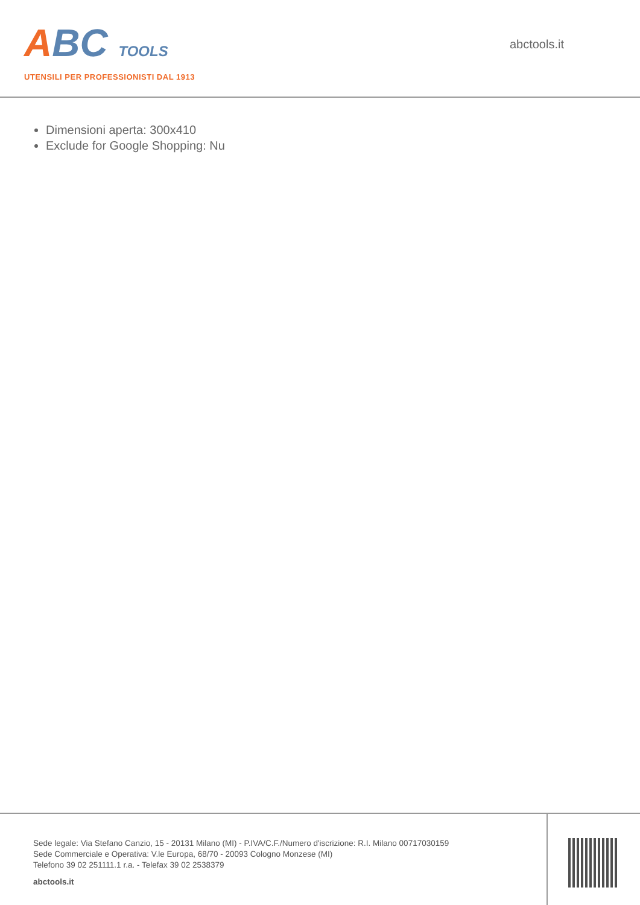ABC TOOLS
UTENSILI PER PROFESSIONISTI DAL 1913
abctools.it
Dimensioni aperta: 300x410
Exclude for Google Shopping: Nu
Sede legale: Via Stefano Canzio, 15 - 20131 Milano (MI) - P.IVA/C.F./Numero d'iscrizione: R.I. Milano 00717030159
Sede Commerciale e Operativa: V.le Europa, 68/70 - 20093 Cologno Monzese (MI)
Telefono 39 02 251111.1 r.a. - Telefax 39 02 2538379
abctools.it